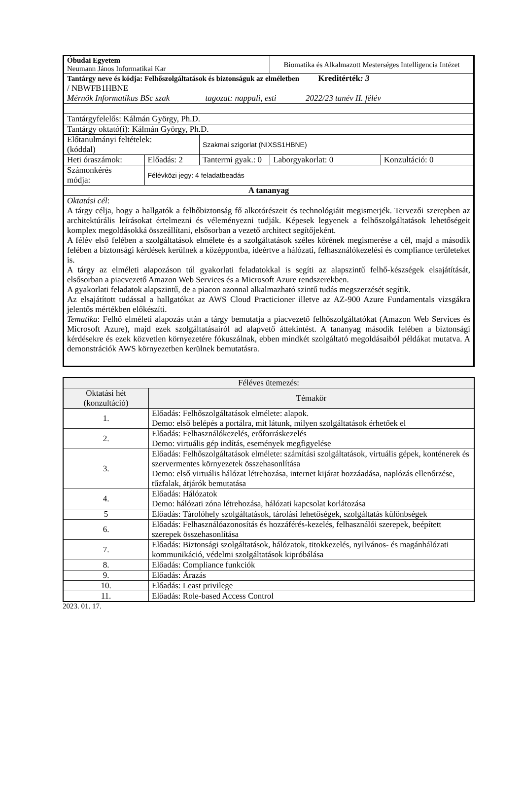| Óbudai Egyetem Neumann János Informatikai Kar | | | Biomatika és Alkalmazott Mesterséges Intelligencia Intézet | |
| Tantárgy neve és kódja: Felhőszolgáltatások és biztonságuk az elméletben Kreditérték : 3 / NBWFB1HBNE Mérnök Informatikus BSc szak tagozat: nappali, esti 2022/23 tanév II. félév | | | | |
| Tantárgyfelelős: Kálmán György, Ph.D. | | | | |
| Tantárgy oktató(i): Kálmán György, Ph.D. | | | | |
| Előtanulmányi feltételek: (kóddal) | | Szakmai szigorlat (NIXSS1HBNE) | | |
| Heti óraszámok: | Előadás: 2 | Tantermi gyak.: 0 | Laborgyakorlat: 0 | Konzultáció: 0 |
| Számonkérés módja: | Félévközi jegy: 4 feladatbeadás | | | |
| A tananyag | | | | |
| Oktatási cél : A tárgy célja, hogy a hallgatók a felhőbiztonság fő alkotórészeit és technológiáit megismerjék. Tervezői szerepben az architektúrális leírásokat értelmezni és véleményezni tudják. Képesek legyenek a felhőszolgáltatások lehetőségeit komplex megoldásokká összeállítani, elsősorban a vezető architect segítőjeként. A félév első felében a szolgáltatások elmélete és a szolgáltatások széles körének megismerése a cél, majd a második felében a biztonsági kérdések kerülnek a középpontba, ideértve a hálózati, felhasználókezelési és compliance területeket is. A tárgy az elméleti alapozáson túl gyakorlati feladatokkal is segíti az alapszintű felhő-készségek elsajátítását, elsősorban a piacvezető Amazon Web Services és a Microsoft Azure rendszerekben. A gyakorlati feladatok alapszintű, de a piacon azonnal alkalmazható szintű tudás megszerzését segítik. Az elsajátított tudással a hallgatókat az AWS Cloud Practicioner illetve az AZ-900 Azure Fundamentals vizsgákra jelentős mértékben előkészíti. Tematika : Felhő elméleti alapozás után a tárgy bemutatja a piacvezető felhőszolgáltatókat (Amazon Web Services és Microsoft Azure), majd ezek szolgáltatásairól ad alapvető áttekintést. A tananyag második felében a biztonsági kérdésekre és ezek közvetlen környezetére fókuszálnak, ebben mindkét szolgáltató megoldásaiból példákat mutatva. A demonstrációk AWS környezetben kerülnek bemutatásra. | | | | |
| Féléves ütemezés: | |
| --- | --- |
| Oktatási hét (konzultáció) | Témakör |
| 1. | Előadás: Felhőszolgáltatások elmélete: alapok. Demo: első belépés a portálra, mit látunk, milyen szolgáltatások érhetőek el |
| 2. | Előadás: Felhasználókezelés, erőforráskezelés Demo: virtuális gép indítás, események megfigyelése |
| 3. | Előadás: Felhőszolgáltatások elmélete: számítási szolgáltatások, virtuális gépek, konténerek és szervermentes környezetek összehasonlítása Demo: első virtuális hálózat létrehozása, internet kijárat hozzáadása, naplózás ellenőrzése, tűzfalak, átjárók bemutatása |
| 4. | Előadás: Hálózatok Demo: hálózati zóna létrehozása, hálózati kapcsolat korlátozása |
| 5 | Előadás: Tárolóhely szolgáltatások, tárolási lehetőségek, szolgáltatás különbségek |
| 6. | Előadás: Felhasználóazonosítás és hozzáférés-kezelés, felhasználói szerepek, beépített szerepek összehasonlítása |
| 7. | Előadás: Biztonsági szolgáltatások, hálózatok, titokkezelés, nyilvános- és magánhálózati kommunikáció, védelmi szolgáltatások kipróbálása |
| 8. | Előadás: Compliance funkciók |
| 9. | Előadás: Árazás |
| 10. | Előadás: Least privilege |
| 11. | Előadás: Role-based Access Control |
2023. 01. 17.